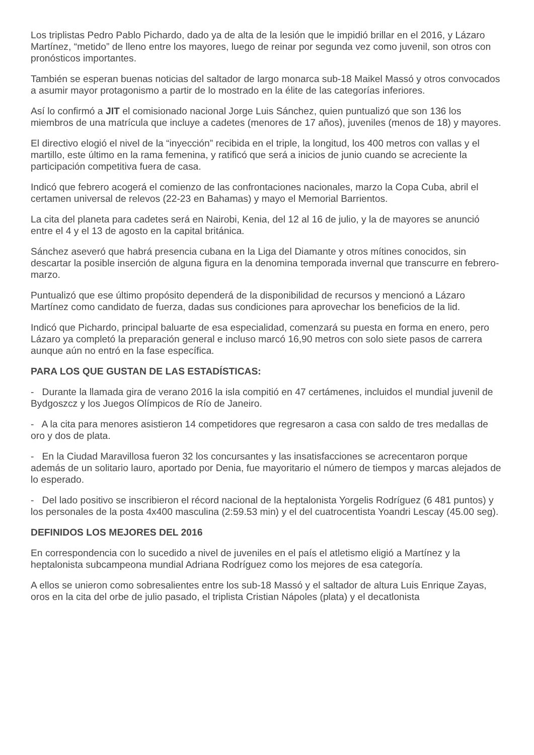Los triplistas Pedro Pablo Pichardo, dado ya de alta de la lesión que le impidió brillar en el 2016, y Lázaro Martínez, “metido” de lleno entre los mayores, luego de reinar por segunda vez como juvenil, son otros con pronósticos importantes.
También se esperan buenas noticias del saltador de largo monarca sub-18 Maikel Massó y otros convocados a asumir mayor protagonismo a partir de lo mostrado en la élite de las categorías inferiores.
Así lo confirmó a JIT el comisionado nacional Jorge Luis Sánchez, quien puntualizó que son 136 los miembros de una matrícula que incluye a cadetes (menores de 17 años), juveniles (menos de 18) y mayores.
El directivo elogió el nivel de la “inyección” recibida en el triple, la longitud, los 400 metros con vallas y el martillo, este último en la rama femenina, y ratificó que será a inicios de junio cuando se acreciente la participación competitiva fuera de casa.
Indicó que febrero acogerá el comienzo de las confrontaciones nacionales, marzo la Copa Cuba, abril el certamen universal de relevos (22-23 en Bahamas) y mayo el Memorial Barrientos.
La cita del planeta para cadetes será en Nairobi, Kenia, del 12 al 16 de julio, y la de mayores se anunció entre el 4 y el 13 de agosto en la capital británica.
Sánchez aseveró que habrá presencia cubana en la Liga del Diamante y otros mítines conocidos, sin descartar la posible inserción de alguna figura en la denomina temporada invernal que transcurre en febrero-marzo.
Puntualizó que ese último propósito dependerá de la disponibilidad de recursos y mencionó a Lázaro Martínez como candidato de fuerza, dadas sus condiciones para aprovechar los beneficios de la lid.
Indicó que Pichardo, principal baluarte de esa especialidad, comenzará su puesta en forma en enero, pero Lázaro ya completó la preparación general e incluso marcó 16,90 metros con solo siete pasos de carrera aunque aún no entró en la fase específica.
PARA LOS QUE GUSTAN DE LAS ESTADÍSTICAS:
- Durante la llamada gira de verano 2016 la isla compitió en 47 certámenes, incluidos el mundial juvenil de Bydgoszcz y los Juegos Olímpicos de Río de Janeiro.
- A la cita para menores asistieron 14 competidores que regresaron a casa con saldo de tres medallas de oro y dos de plata.
- En la Ciudad Maravillosa fueron 32 los concursantes y las insatisfacciones se acrecentaron porque además de un solitario lauro, aportado por Denia, fue mayoritario el número de tiempos y marcas alejados de lo esperado.
- Del lado positivo se inscribieron el récord nacional de la heptalonista Yorgelis Rodríguez (6 481 puntos) y los personales de la posta 4x400 masculina (2:59.53 min) y el del cuatrocentista Yoandri Lescay (45.00 seg).
DEFINIDOS LOS MEJORES DEL 2016
En correspondencia con lo sucedido a nivel de juveniles en el país el atletismo eligió a Martínez y la heptalonista subcampeona mundial Adriana Rodríguez como los mejores de esa categoría.
A ellos se unieron como sobresalientes entre los sub-18 Massó y el saltador de altura Luis Enrique Zayas, oros en la cita del orbe de julio pasado, el triplista Cristian Nápoles (plata) y el decatlonista